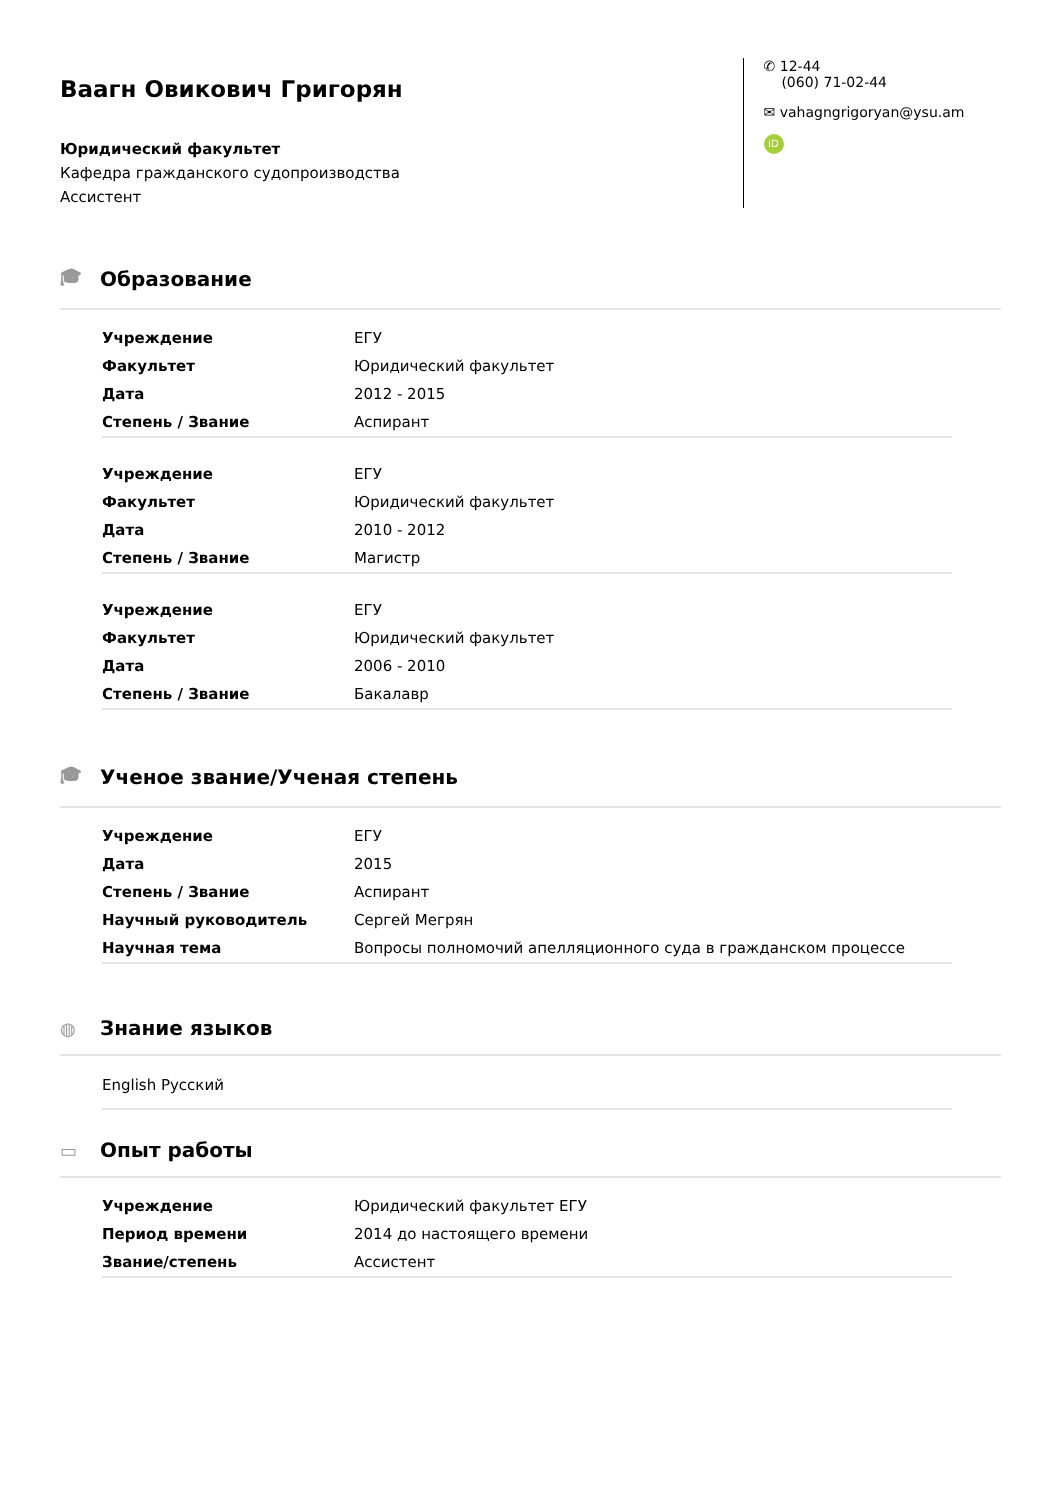Ваагн Овикович Григорян
Юридический факультет
Кафедра гражданского судопроизводства
Ассистент
✆ 12-44
(060) 71-02-44
✉ vahagngrigoryan@ysu.am
iD
🎓︎ Образование
| Учреждение | ЕГУ |
| Факультет | Юридический факультет |
| Дата | 2012 - 2015 |
| Степень / Звание | Аспирант |
| Учреждение | ЕГУ |
| Факультет | Юридический факультет |
| Дата | 2010 - 2012 |
| Степень / Звание | Магистр |
| Учреждение | ЕГУ |
| Факультет | Юридический факультет |
| Дата | 2006 - 2010 |
| Степень / Звание | Бакалавр |
🎓︎ Ученое звание/Ученая степень
| Учреждение | ЕГУ |
| Дата | 2015 |
| Степень / Звание | Аспирант |
| Научный руководитель | Сергей Мегрян |
| Научная тема | Вопросы полномочий апелляционного суда в гражданском процессе |
◍ Знание языков
English Русский
▭ Опыт работы
| Учреждение | Юридический факультет ЕГУ |
| Период времени | 2014 до настоящего времени |
| Звание/степень | Ассистент |